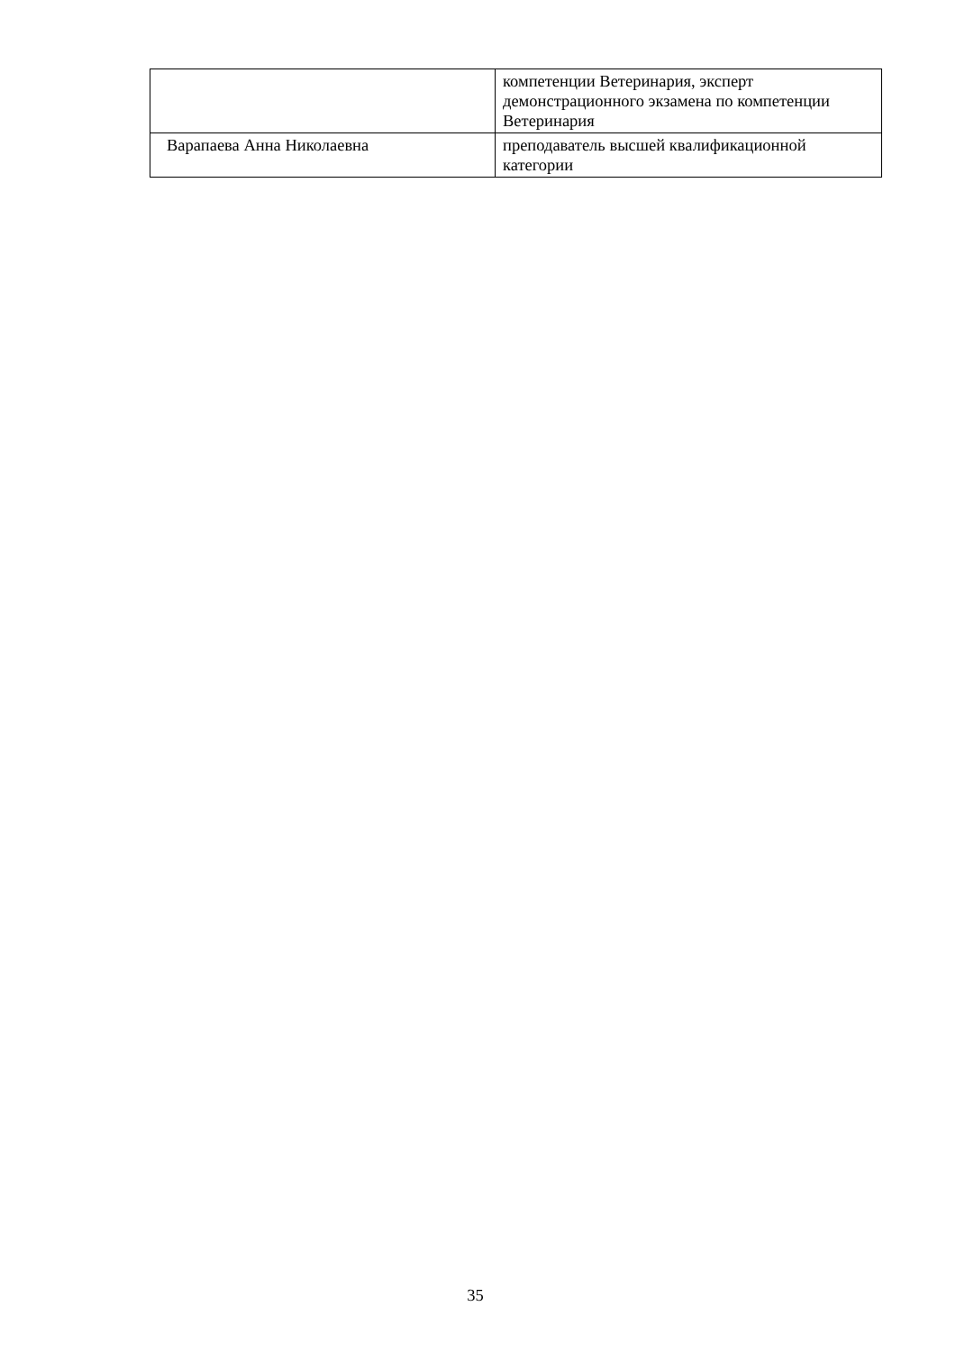| | компетенции Ветеринария, эксперт демонстрационного экзамена по компетенции Ветеринария |
| Варапаева Анна Николаевна | преподаватель высшей квалификационной категории |
35